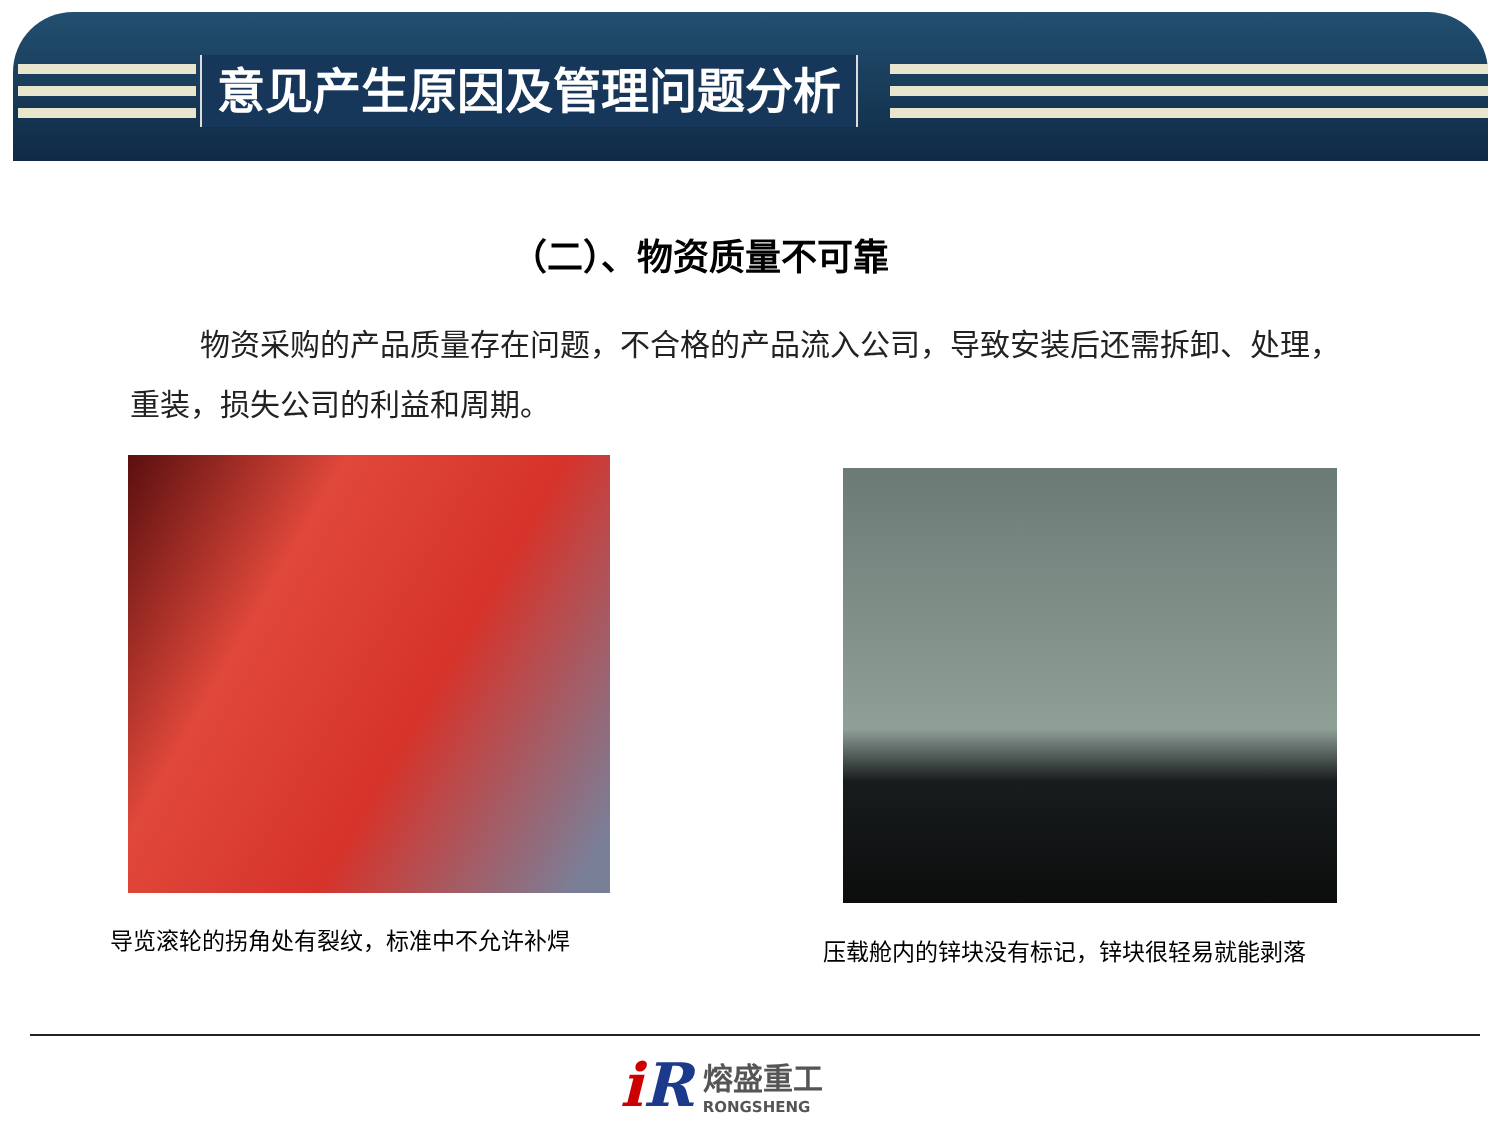意见产生原因及管理问题分析
（二）、物资质量不可靠
物资采购的产品质量存在问题，不合格的产品流入公司，导致安装后还需拆卸、处理，重装，损失公司的利益和周期。
导览滚轮的拐角处有裂纹，标准中不允许补焊
压载舱内的锌块没有标记，锌块很轻易就能剥落
i R
熔盛重工
RONGSHENG